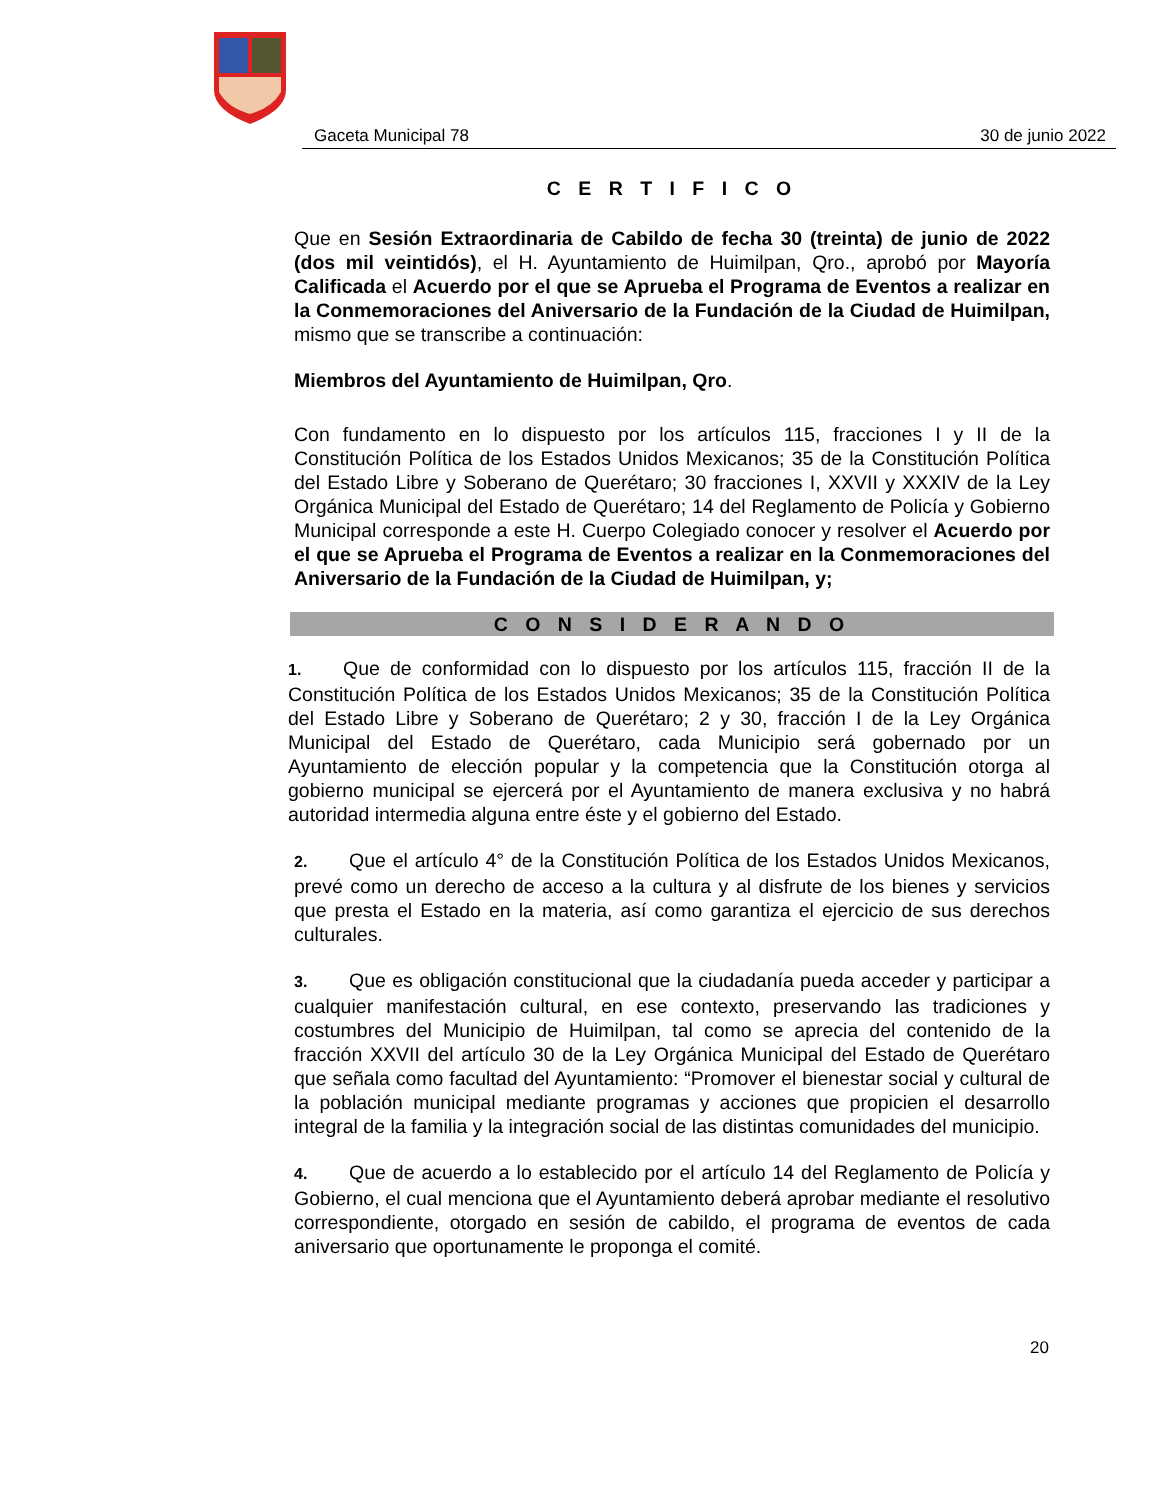Gaceta Municipal 78 30 de junio 2022
C E R T I F I C O
Que en Sesión Extraordinaria de Cabildo de fecha 30 (treinta) de junio de 2022 (dos mil veintidós), el H. Ayuntamiento de Huimilpan, Qro., aprobó por Mayoría Calificada el Acuerdo por el que se Aprueba el Programa de Eventos a realizar en la Conmemoraciones del Aniversario de la Fundación de la Ciudad de Huimilpan, mismo que se transcribe a continuación:
Miembros del Ayuntamiento de Huimilpan, Qro.
Con fundamento en lo dispuesto por los artículos 115, fracciones I y II de la Constitución Política de los Estados Unidos Mexicanos; 35 de la Constitución Política del Estado Libre y Soberano de Querétaro; 30 fracciones I, XXVII y XXXIV de la Ley Orgánica Municipal del Estado de Querétaro; 14 del Reglamento de Policía y Gobierno Municipal corresponde a este H. Cuerpo Colegiado conocer y resolver el Acuerdo por el que se Aprueba el Programa de Eventos a realizar en la Conmemoraciones del Aniversario de la Fundación de la Ciudad de Huimilpan, y;
C O N S I D E R A N D O
1. Que de conformidad con lo dispuesto por los artículos 115, fracción II de la Constitución Política de los Estados Unidos Mexicanos; 35 de la Constitución Política del Estado Libre y Soberano de Querétaro; 2 y 30, fracción I de la Ley Orgánica Municipal del Estado de Querétaro, cada Municipio será gobernado por un Ayuntamiento de elección popular y la competencia que la Constitución otorga al gobierno municipal se ejercerá por el Ayuntamiento de manera exclusiva y no habrá autoridad intermedia alguna entre éste y el gobierno del Estado.
2. Que el artículo 4° de la Constitución Política de los Estados Unidos Mexicanos, prevé como un derecho de acceso a la cultura y al disfrute de los bienes y servicios que presta el Estado en la materia, así como garantiza el ejercicio de sus derechos culturales.
3. Que es obligación constitucional que la ciudadanía pueda acceder y participar a cualquier manifestación cultural, en ese contexto, preservando las tradiciones y costumbres del Municipio de Huimilpan, tal como se aprecia del contenido de la fracción XXVII del artículo 30 de la Ley Orgánica Municipal del Estado de Querétaro que señala como facultad del Ayuntamiento: “Promover el bienestar social y cultural de la población municipal mediante programas y acciones que propicien el desarrollo integral de la familia y la integración social de las distintas comunidades del municipio.
4. Que de acuerdo a lo establecido por el artículo 14 del Reglamento de Policía y Gobierno, el cual menciona que el Ayuntamiento deberá aprobar mediante el resolutivo correspondiente, otorgado en sesión de cabildo, el programa de eventos de cada aniversario que oportunamente le proponga el comité.
20